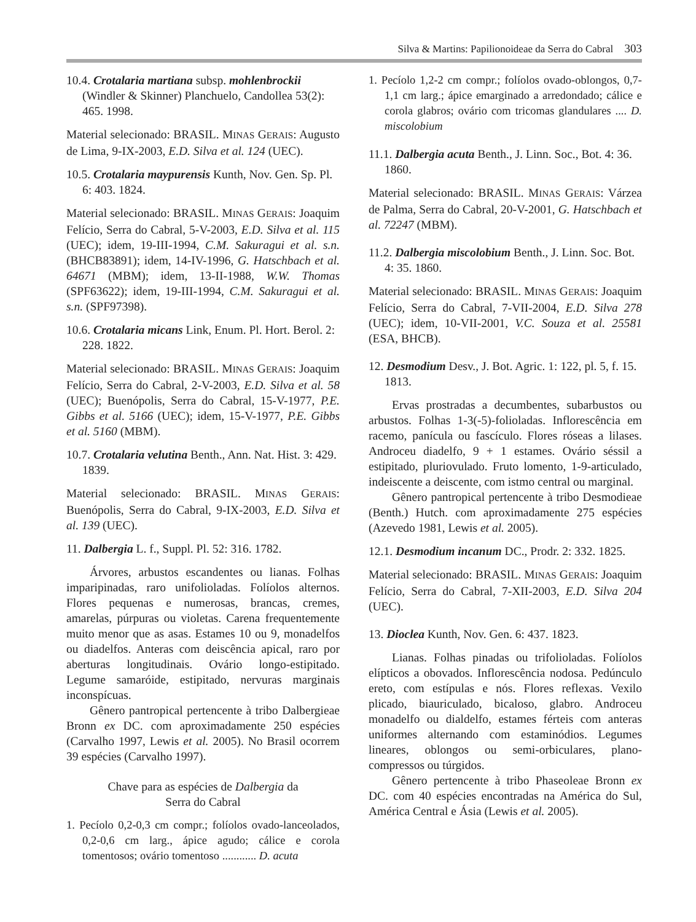Silva & Martins: Papilionoideae da Serra do Cabral 303
10.4. Crotalaria martiana subsp. mohlenbrockii (Windler & Skinner) Planchuelo, Candollea 53(2): 465. 1998.
Material selecionado: BRASIL. MINAS GERAIS: Augusto de Lima, 9-IX-2003, E.D. Silva et al. 124 (UEC).
10.5. Crotalaria maypurensis Kunth, Nov. Gen. Sp. Pl. 6: 403. 1824.
Material selecionado: BRASIL. MINAS GERAIS: Joaquim Felício, Serra do Cabral, 5-V-2003, E.D. Silva et al. 115 (UEC); idem, 19-III-1994, C.M. Sakuragui et al. s.n. (BHCB83891); idem, 14-IV-1996, G. Hatschbach et al. 64671 (MBM); idem, 13-II-1988, W.W. Thomas (SPF63622); idem, 19-III-1994, C.M. Sakuragui et al. s.n. (SPF97398).
10.6. Crotalaria micans Link, Enum. Pl. Hort. Berol. 2: 228. 1822.
Material selecionado: BRASIL. MINAS GERAIS: Joaquim Felício, Serra do Cabral, 2-V-2003, E.D. Silva et al. 58 (UEC); Buenópolis, Serra do Cabral, 15-V-1977, P.E. Gibbs et al. 5166 (UEC); idem, 15-V-1977, P.E. Gibbs et al. 5160 (MBM).
10.7. Crotalaria velutina Benth., Ann. Nat. Hist. 3: 429. 1839.
Material selecionado: BRASIL. MINAS GERAIS: Buenópolis, Serra do Cabral, 9-IX-2003, E.D. Silva et al. 139 (UEC).
11. Dalbergia L. f., Suppl. Pl. 52: 316. 1782.
Árvores, arbustos escandentes ou lianas. Folhas imparipinadas, raro unifolioladas. Folíolos alternos. Flores pequenas e numerosas, brancas, cremes, amarelas, púrpuras ou violetas. Carena frequentemente muito menor que as asas. Estames 10 ou 9, monadelfos ou diadelfos. Anteras com deiscência apical, raro por aberturas longitudinais. Ovário longo-estipitado. Legume samaróide, estipitado, nervuras marginais inconspícuas.
Gênero pantropical pertencente à tribo Dalbergieae Bronn ex DC. com aproximadamente 250 espécies (Carvalho 1997, Lewis et al. 2005). No Brasil ocorrem 39 espécies (Carvalho 1997).
Chave para as espécies de Dalbergia da
Serra do Cabral
1. Pecíolo 0,2-0,3 cm compr.; folíolos ovado-lanceolados, 0,2-0,6 cm larg., ápice agudo; cálice e corola tomentosos; ovário tomentoso ............ D. acuta
1. Pecíolo 1,2-2 cm compr.; folíolos ovado-oblongos, 0,7-1,1 cm larg.; ápice emarginado a arredondado; cálice e corola glabros; ovário com tricomas glandulares .... D. miscolobium
11.1. Dalbergia acuta Benth., J. Linn. Soc., Bot. 4: 36. 1860.
Material selecionado: BRASIL. MINAS GERAIS: Várzea de Palma, Serra do Cabral, 20-V-2001, G. Hatschbach et al. 72247 (MBM).
11.2. Dalbergia miscolobium Benth., J. Linn. Soc. Bot. 4: 35. 1860.
Material selecionado: BRASIL. MINAS GERAIS: Joaquim Felício, Serra do Cabral, 7-VII-2004, E.D. Silva 278 (UEC); idem, 10-VII-2001, V.C. Souza et al. 25581 (ESA, BHCB).
12. Desmodium Desv., J. Bot. Agric. 1: 122, pl. 5, f. 15. 1813.
Ervas prostradas a decumbentes, subarbustos ou arbustos. Folhas 1-3(-5)-folioladas. Inflorescência em racemo, panícula ou fascículo. Flores róseas a lilases. Androceu diadelfo, 9 + 1 estames. Ovário séssil a estipitado, pluriovulado. Fruto lomento, 1-9-articulado, indeiscente a deiscente, com istmo central ou marginal.
Gênero pantropical pertencente à tribo Desmodieae (Benth.) Hutch. com aproximadamente 275 espécies (Azevedo 1981, Lewis et al. 2005).
12.1. Desmodium incanum DC., Prodr. 2: 332. 1825.
Material selecionado: BRASIL. MINAS GERAIS: Joaquim Felício, Serra do Cabral, 7-XII-2003, E.D. Silva 204 (UEC).
13. Dioclea Kunth, Nov. Gen. 6: 437. 1823.
Lianas. Folhas pinadas ou trifolioladas. Folíolos elípticos a obovados. Inflorescência nodosa. Pedúnculo ereto, com estípulas e nós. Flores reflexas. Vexilo plicado, biauriculado, bicaloso, glabro. Androceu monadelfo ou dialdelfo, estames férteis com anteras uniformes alternando com estaminódios. Legumes lineares, oblongos ou semi-orbiculares, plano-compressos ou túrgidos.
Gênero pertencente à tribo Phaseoleae Bronn ex DC. com 40 espécies encontradas na América do Sul, América Central e Ásia (Lewis et al. 2005).